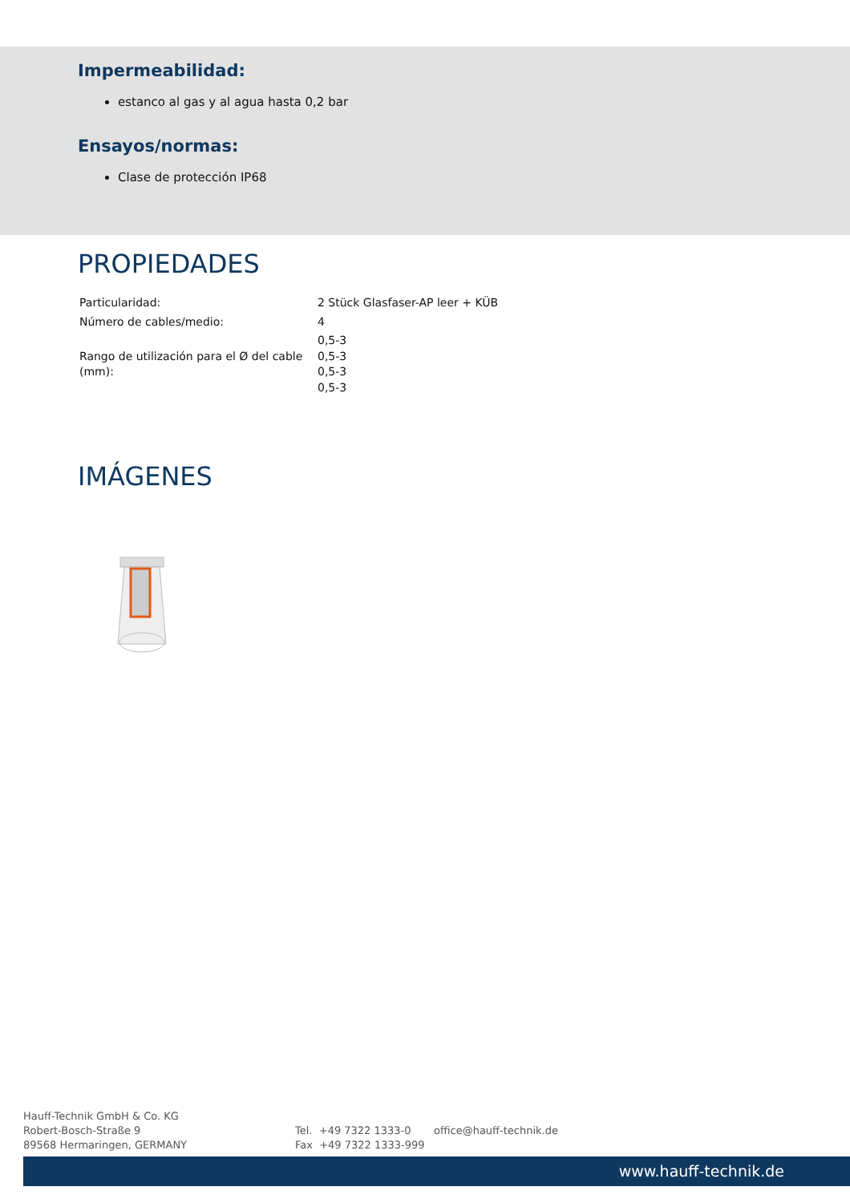Impermeabilidad:
estanco al gas y al agua hasta 0,2 bar
Ensayos/normas:
Clase de protección IP68
PROPIEDADES
| Particularidad: | 2 Stück Glasfaser-AP leer + KÜB |
| Número de cables/medio: | 4 |
| Rango de utilización para el Ø del cable (mm): | 0,5-3 0,5-3 0,5-3 0,5-3 |
IMÁGENES
Hauff-Technik GmbH & Co. KG
Robert-Bosch-Straße 9
89568 Hermaringen, GERMANY
Tel. +49 7322 1333-0
Fax +49 7322 1333-999
office@hauff-technik.de
www.hauff-technik.de